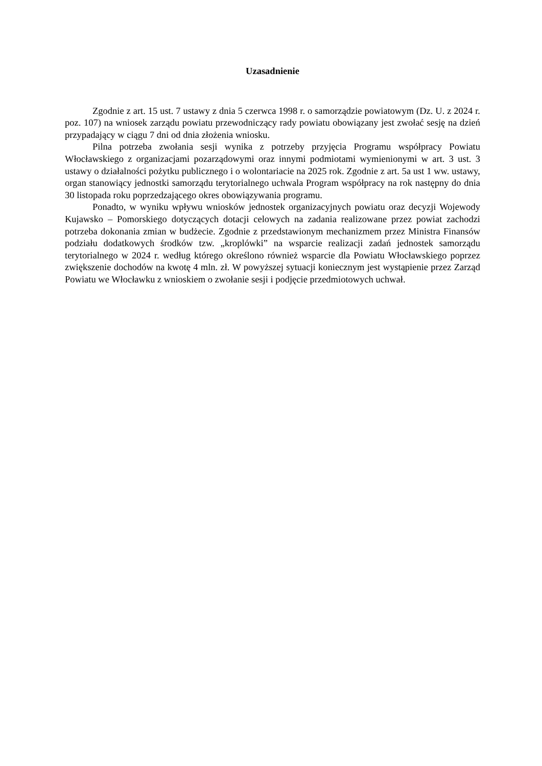Uzasadnienie
Zgodnie z art. 15 ust. 7 ustawy z dnia 5 czerwca 1998 r. o samorządzie powiatowym (Dz. U. z 2024 r. poz. 107) na wniosek zarządu powiatu przewodniczący rady powiatu obowiązany jest zwołać sesję na dzień przypadający w ciągu 7 dni od dnia złożenia wniosku.
Pilna potrzeba zwołania sesji wynika z potrzeby przyjęcia Programu współpracy Powiatu Włocławskiego z organizacjami pozarządowymi oraz innymi podmiotami wymienionymi w art. 3 ust. 3 ustawy o działalności pożytku publicznego i o wolontariacie na 2025 rok. Zgodnie z art. 5a ust 1 ww. ustawy, organ stanowiący jednostki samorządu terytorialnego uchwala Program współpracy na rok następny do dnia 30 listopada roku poprzedzającego okres obowiązywania programu.
Ponadto, w wyniku wpływu wniosków jednostek organizacyjnych powiatu oraz decyzji Wojewody Kujawsko – Pomorskiego dotyczących dotacji celowych na zadania realizowane przez powiat zachodzi potrzeba dokonania zmian w budżecie. Zgodnie z przedstawionym mechanizmem przez Ministra Finansów podziału dodatkowych środków tzw. „kroplówki” na wsparcie realizacji zadań jednostek samorządu terytorialnego w 2024 r. według którego określono również wsparcie dla Powiatu Włocławskiego poprzez zwiększenie dochodów na kwotę 4 mln. zł. W powyższej sytuacji koniecznym jest wystąpienie przez Zarząd Powiatu we Włocławku z wnioskiem o zwołanie sesji i podjęcie przedmiotowych uchwał.